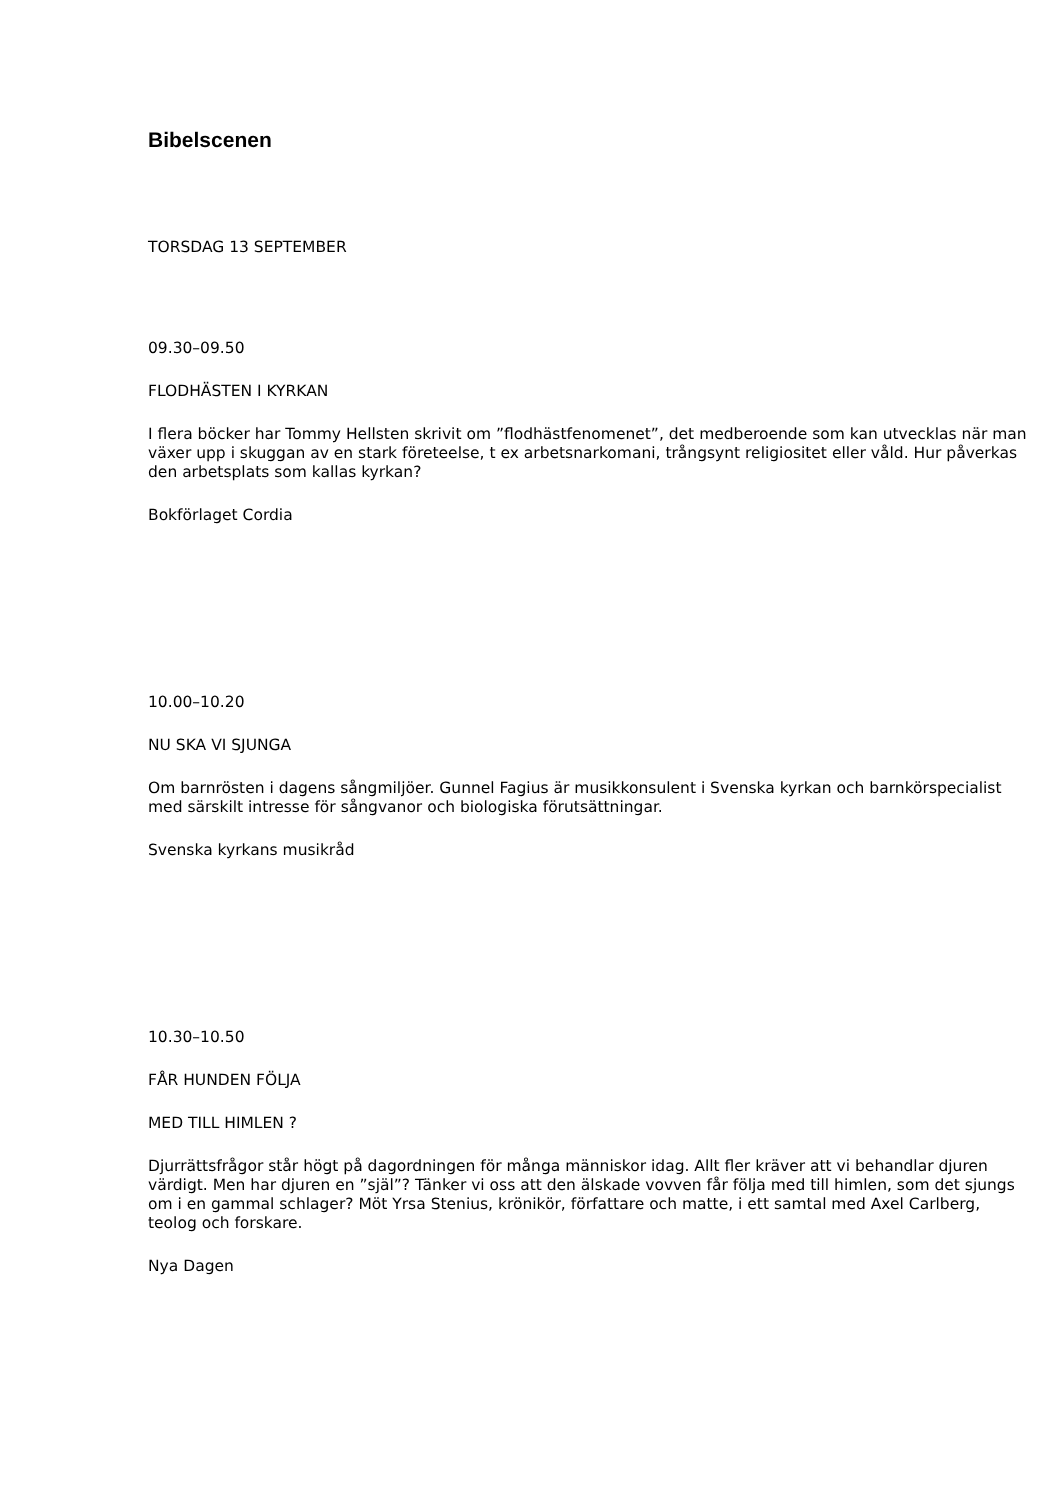Bibelscenen
TORSDAG 13 SEPTEMBER
09.30–09.50
FLODHÄSTEN I KYRKAN
I flera böcker har Tommy Hellsten skrivit om ”flodhästfenomenet”, det medberoende som kan utvecklas när man växer upp i skuggan av en stark företeelse, t ex arbetsnarkomani, trångsynt religiositet eller våld. Hur påverkas den arbetsplats som kallas kyrkan?
Bokförlaget Cordia
10.00–10.20
NU SKA VI SJUNGA
Om barnrösten i dagens sångmiljöer. Gunnel Fagius är musikkonsulent i Svenska kyrkan och barnkörspecialist med särskilt intresse för sångvanor och biologiska förutsättningar.
Svenska kyrkans musikråd
10.30–10.50
FÅR HUNDEN FÖLJA
MED TILL HIMLEN ?
Djurrättsfrågor står högt på dagordningen för många människor idag. Allt fler kräver att vi behandlar djuren värdigt. Men har djuren en ”själ”? Tänker vi oss att den älskade vovven får följa med till himlen, som det sjungs om i en gammal schlager? Möt Yrsa Stenius, krönikör, författare och matte, i ett samtal med Axel Carlberg, teolog och forskare.
Nya Dagen